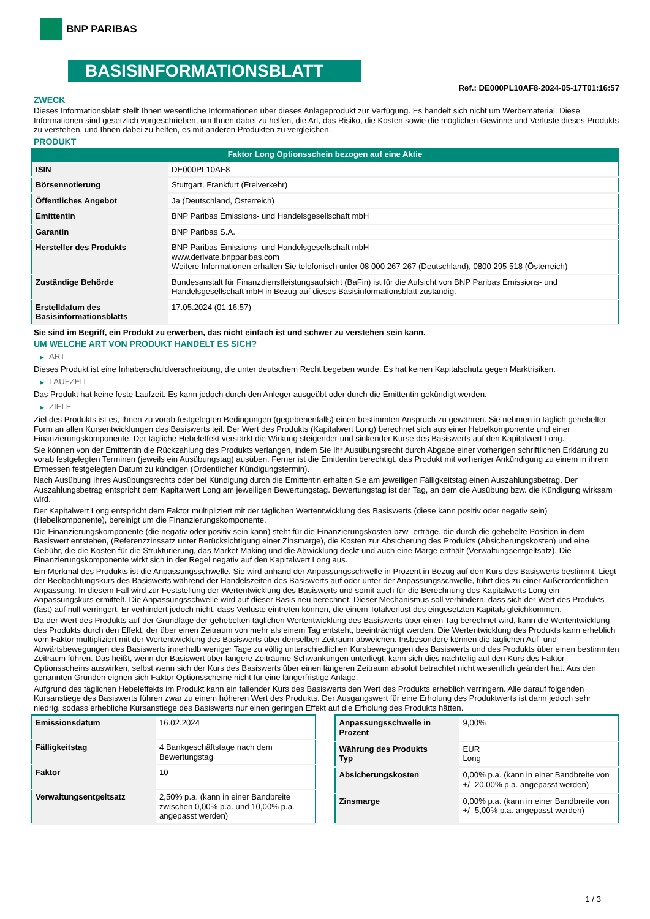BNP PARIBAS
BASISINFORMATIONSBLATT
Ref.: DE000PL10AF8-2024-05-17T01:16:57
ZWECK
Dieses Informationsblatt stellt Ihnen wesentliche Informationen über dieses Anlageprodukt zur Verfügung. Es handelt sich nicht um Werbematerial. Diese Informationen sind gesetzlich vorgeschrieben, um Ihnen dabei zu helfen, die Art, das Risiko, die Kosten sowie die möglichen Gewinne und Verluste dieses Produkts zu verstehen, und Ihnen dabei zu helfen, es mit anderen Produkten zu vergleichen.
PRODUKT
Faktor Long Optionsschein bezogen auf eine Aktie
| ISIN | DE000PL10AF8 |
| Börsennotierung | Stuttgart, Frankfurt (Freiverkehr) |
| Öffentliches Angebot | Ja (Deutschland, Österreich) |
| Emittentin | BNP Paribas Emissions- und Handelsgesellschaft mbH |
| Garantin | BNP Paribas S.A. |
| Hersteller des Produkts | BNP Paribas Emissions- und Handelsgesellschaft mbH www.derivate.bnpparibas.com Weitere Informationen erhalten Sie telefonisch unter 08 000 267 267 (Deutschland), 0800 295 518 (Österreich) |
| Zuständige Behörde | Bundesanstalt für Finanzdienstleistungsaufsicht (BaFin) ist für die Aufsicht von BNP Paribas Emissions- und Handelsgesellschaft mbH in Bezug auf dieses Basisinformationsblatt zuständig. |
| Erstelldatum des Basisinformationsblatts | 17.05.2024 (01:16:57) |
Sie sind im Begriff, ein Produkt zu erwerben, das nicht einfach ist und schwer zu verstehen sein kann.
UM WELCHE ART VON PRODUKT HANDELT ES SICH?
▶ ART
Dieses Produkt ist eine Inhaberschuldverschreibung, die unter deutschem Recht begeben wurde. Es hat keinen Kapitalschutz gegen Marktrisiken.
▶ LAUFZEIT
Das Produkt hat keine feste Laufzeit. Es kann jedoch durch den Anleger ausgeübt oder durch die Emittentin gekündigt werden.
▶ ZIELE
Ziel des Produkts ist es, Ihnen zu vorab festgelegten Bedingungen (gegebenenfalls) einen bestimmten Anspruch zu gewähren. Sie nehmen in täglich gehebelter Form an allen Kursentwicklungen des Basiswerts teil. Der Wert des Produkts (Kapitalwert Long) berechnet sich aus einer Hebelkomponente und einer Finanzierungskomponente. Der tägliche Hebeleffekt verstärkt die Wirkung steigender und sinkender Kurse des Basiswerts auf den Kapitalwert Long.
Sie können von der Emittentin die Rückzahlung des Produkts verlangen, indem Sie Ihr Ausübungsrecht durch Abgabe einer vorherigen schriftlichen Erklärung zu vorab festgelegten Terminen (jeweils ein Ausübungstag) ausüben. Ferner ist die Emittentin berechtigt, das Produkt mit vorheriger Ankündigung zu einem in ihrem Ermessen festgelegten Datum zu kündigen (Ordentlicher Kündigungstermin).
Nach Ausübung Ihres Ausübungsrechts oder bei Kündigung durch die Emittentin erhalten Sie am jeweiligen Fälligkeitstag einen Auszahlungsbetrag. Der Auszahlungsbetrag entspricht dem Kapitalwert Long am jeweiligen Bewertungstag. Bewertungstag ist der Tag, an dem die Ausübung bzw. die Kündigung wirksam wird.
Der Kapitalwert Long entspricht dem Faktor multipliziert mit der täglichen Wertentwicklung des Basiswerts (diese kann positiv oder negativ sein) (Hebelkomponente), bereinigt um die Finanzierungskomponente.
Die Finanzierungskomponente (die negativ oder positiv sein kann) steht für die Finanzierungskosten bzw -erträge, die durch die gehebelte Position in dem Basiswert entstehen, (Referenzzinssatz unter Berücksichtigung einer Zinsmarge), die Kosten zur Absicherung des Produkts (Absicherungskosten) und eine Gebühr, die die Kosten für die Strukturierung, das Market Making und die Abwicklung deckt und auch eine Marge enthält (Verwaltungsentgeltsatz). Die Finanzierungskomponente wirkt sich in der Regel negativ auf den Kapitalwert Long aus.
Ein Merkmal des Produkts ist die Anpassungsschwelle. Sie wird anhand der Anpassungsschwelle in Prozent in Bezug auf den Kurs des Basiswerts bestimmt. Liegt der Beobachtungskurs des Basiswerts während der Handelszeiten des Basiswerts auf oder unter der Anpassungsschwelle, führt dies zu einer Außerordentlichen Anpassung. In diesem Fall wird zur Feststellung der Wertentwicklung des Basiswerts und somit auch für die Berechnung des Kapitalwerts Long ein Anpassungskurs ermittelt. Die Anpassungsschwelle wird auf dieser Basis neu berechnet. Dieser Mechanismus soll verhindern, dass sich der Wert des Produkts (fast) auf null verringert. Er verhindert jedoch nicht, dass Verluste eintreten können, die einem Totalverlust des eingesetzten Kapitals gleichkommen.
Da der Wert des Produkts auf der Grundlage der gehebelten täglichen Wertentwicklung des Basiswerts über einen Tag berechnet wird, kann die Wertentwicklung des Produkts durch den Effekt, der über einen Zeitraum von mehr als einem Tag entsteht, beeinträchtigt werden. Die Wertentwicklung des Produkts kann erheblich vom Faktor multipliziert mit der Wertentwicklung des Basiswerts über denselben Zeitraum abweichen. Insbesondere können die täglichen Auf- und Abwärtsbewegungen des Basiswerts innerhalb weniger Tage zu völlig unterschiedlichen Kursbewegungen des Basiswerts und des Produkts über einen bestimmten Zeitraum führen. Das heißt, wenn der Basiswert über längere Zeiträume Schwankungen unterliegt, kann sich dies nachteilig auf den Kurs des Faktor Optionsscheins auswirken, selbst wenn sich der Kurs des Basiswerts über einen längeren Zeitraum absolut betrachtet nicht wesentlich geändert hat. Aus den genannten Gründen eignen sich Faktor Optionsscheine nicht für eine längerfristige Anlage.
Aufgrund des täglichen Hebeleffekts im Produkt kann ein fallender Kurs des Basiswerts den Wert des Produkts erheblich verringern. Alle darauf folgenden Kursanstiege des Basiswerts führen zwar zu einem höheren Wert des Produkts. Der Ausgangswert für eine Erholung des Produktwerts ist dann jedoch sehr niedrig, sodass erhebliche Kursanstiege des Basiswerts nur einen geringen Effekt auf die Erholung des Produkts hätten.
| Emissionsdatum | 16.02.2024 |
| Fälligkeitstag | 4 Bankgeschäftstage nach dem Bewertungstag |
| Faktor | 10 |
| Verwaltungsentgeltsatz | 2,50% p.a. (kann in einer Bandbreite zwischen 0,00% p.a. und 10,00% p.a. angepasst werden) |
| Anpassungsschwelle in Prozent | 9,00% |
| Währung des Produkts Typ | EUR Long |
| Absicherungskosten | 0,00% p.a. (kann in einer Bandbreite von +/- 20,00% p.a. angepasst werden) |
| Zinsmarge | 0,00% p.a. (kann in einer Bandbreite von +/- 5,00% p.a. angepasst werden) |
1 / 3